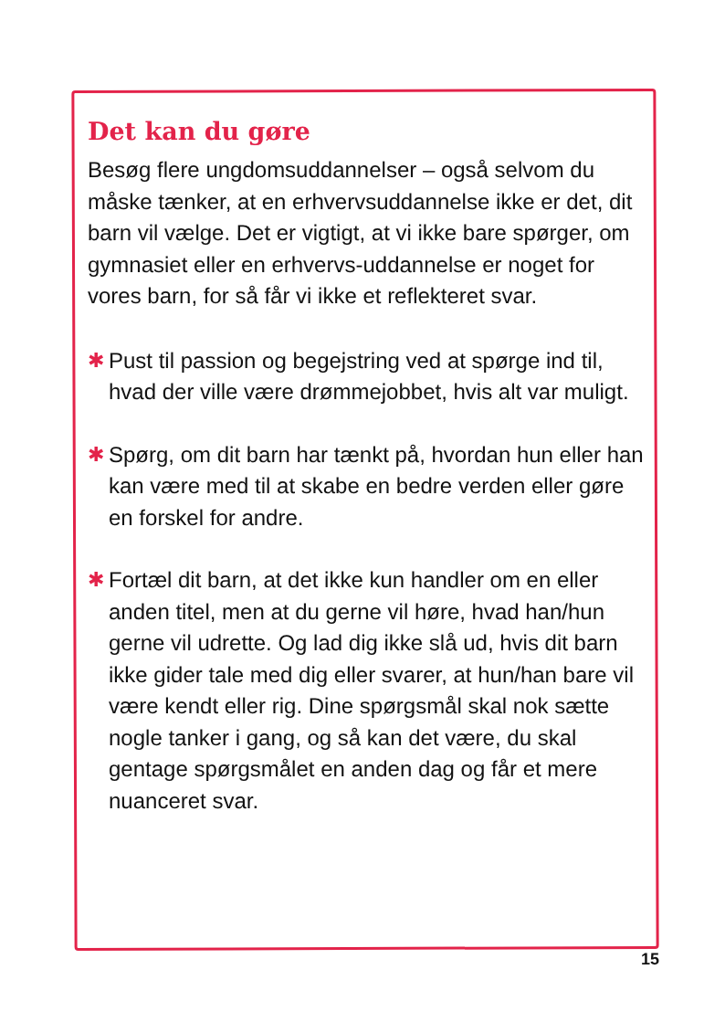Det kan du gøre
Besøg flere ungdomsuddannelser – også selvom du måske tænker, at en erhvervsuddannelse ikke er det, dit barn vil vælge. Det er vigtigt, at vi ikke bare spørger, om gymnasiet eller en erhvervs-uddannelse er noget for vores barn, for så får vi ikke et reflekteret svar.
✱ Pust til passion og begejstring ved at spørge ind til, hvad der ville være drømmejobbet, hvis alt var muligt.
✱ Spørg, om dit barn har tænkt på, hvordan hun eller han kan være med til at skabe en bedre verden eller gøre en forskel for andre.
✱ Fortæl dit barn, at det ikke kun handler om en eller anden titel, men at du gerne vil høre, hvad han/hun gerne vil udrette. Og lad dig ikke slå ud, hvis dit barn ikke gider tale med dig eller svarer, at hun/han bare vil være kendt eller rig. Dine spørgsmål skal nok sætte nogle tanker i gang, og så kan det være, du skal gentage spørgsmålet en anden dag og får et mere nuanceret svar.
15